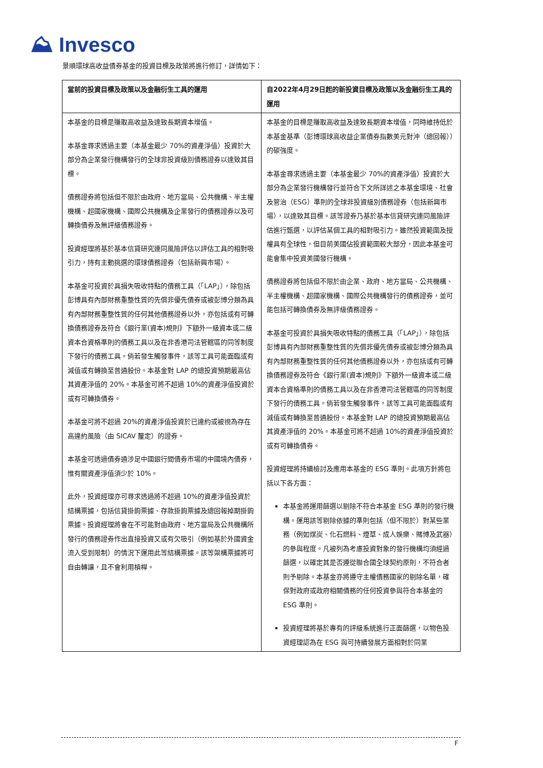⛰ Invesco
景順環球高收益債券基金的投資目標及政策將進行修訂，詳情如下：
| 當前的投資目標及政策以及金融衍生工具的運用 | 自2022年4月29日起的新投資目標及政策以及金融衍生工具的運用 |
| --- | --- |
| 本基金的目標是賺取高收益及達致長期資本增值。 本基金尋求透過主要（本基金最少 70%的資產淨值）投資於大部分為企業發行機構發行的全球非投資級別債務證券以達致其目標。 債務證券將包括但不限於由政府、地方當局、公共機構、半主權機構、超國家機構、國際公共機構及企業發行的債務證券以及可轉換債券及無評級債務證券。 投資經理將基於基本信貸研究連同風險評估以評估工具的相對吸引力，持有主動挑選的環球債務證券（包括新興市場）。 本基金可投資於具損失吸收特點的債務工具（「LAP」），除包括彭博具有內部財務重整性質的先償非優先債券或被彭博分類為具有內部財務重整性質的任何其他債務證券以外，亦包括或有可轉換債務證券及符合《銀行業(資本)規則》下額外一級資本或二級資本合資格準則的債務工具以及在非香港司法管轄區的同等制度下發行的債務工具。倘若發生觸發事件，該等工具可能面臨或有減值或有轉換至普通股份。本基金對 LAP 的總投資預期最高佔其資產淨值的 20%。本基金可將不超過 10%的資產淨值投資於或有可轉換債券。 本基金可將不超過 20%的資產淨值投資於已違約或被視為存在高違約風險（由 SICAV 釐定）的證券。 本基金可透過債券通涉足中國銀行間債券市場的中國境內債券，惟有關資產淨值須少於 10%。 此外，投資經理亦可尋求透過將不超過 10%的資產淨值投資於結構票據，包括信貸掛鉤票據、存款掛鉤票據及總回報掉期掛鉤票據。投資經理將會在不可能對由政府、地方當局及公共機構所發行的債務證券作出直接投資又或有欠吸引（例如基於外國資金流入受到限制）的情況下運用此等結構票據。該等架構票據將可自由轉讓，且不會利用槓桿。 | 本基金的目標是賺取高收益及達致長期資本增值，同時維持低於本基金基準（彭博環球高收益企業債券指數美元對沖（總回報））的碳強度。 本基金尋求透過主要（本基金最少 70%的資產淨值）投資於大部分為企業發行機構發行並符合下文所詳述之本基金環境、社會及管治（ESG）準則的全球非投資級別債務證券（包括新興市場），以達致其目標。該等證券乃基於基本信貸研究連同風險評估進行甄選，以評估某個工具的相對吸引力。雖然投資範圍及授權具有全球性，但目前美國佔投資範圍較大部分，因此本基金可能會集中投資美國發行機構。 債務證券將包括但不限於由企業、政府、地方當局、公共機構、半主權機構、超國家機構、國際公共機構發行的債務證券，並可能包括可轉換債券及無評級債務證券。 本基金可投資於具損失吸收特點的債務工具（「LAP」），除包括彭博具有內部財務重整性質的先償非優先債券或被彭博分類為具有內部財務重整性質的任何其他債務證券以外，亦包括或有可轉換債務證券及符合《銀行業(資本)規則》下額外一級資本或二級資本合資格準則的債務工具以及在非香港司法管轄區的同等制度下發行的債務工具。倘若發生觸發事件，該等工具可能面臨或有減值或有轉換至普通股份。本基金對 LAP 的總投資預期最高佔其資產淨值的 20%。本基金可將不超過 10%的資產淨值投資於或有可轉換債券。 投資經理將持續檢討及應用本基金的 ESG 準則。此項方針將包括以下各方面： 本基金將運用篩選以剔除不符合本基金 ESG 準則的發行機構。運用該等剔除依據的準則包括（但不限於）對某些業務（例如煤炭、化石燃料、煙草、成人娛樂、賭博及武器）的參與程度。凡被列為考慮投資對象的發行機構均須經過篩選，以確定其是否遵從聯合國全球契約原則，不符合者則予剔除。本基金亦將遵守主權債務國家的剔除名單，確保對政府或政府相關債務的任何投資參與符合本基金的 ESG 準則。 投資經理將基於專有的評級系統進行正面篩選，以物色投資經理認為在 ESG 與可持續發展方面相對於同業 |
F